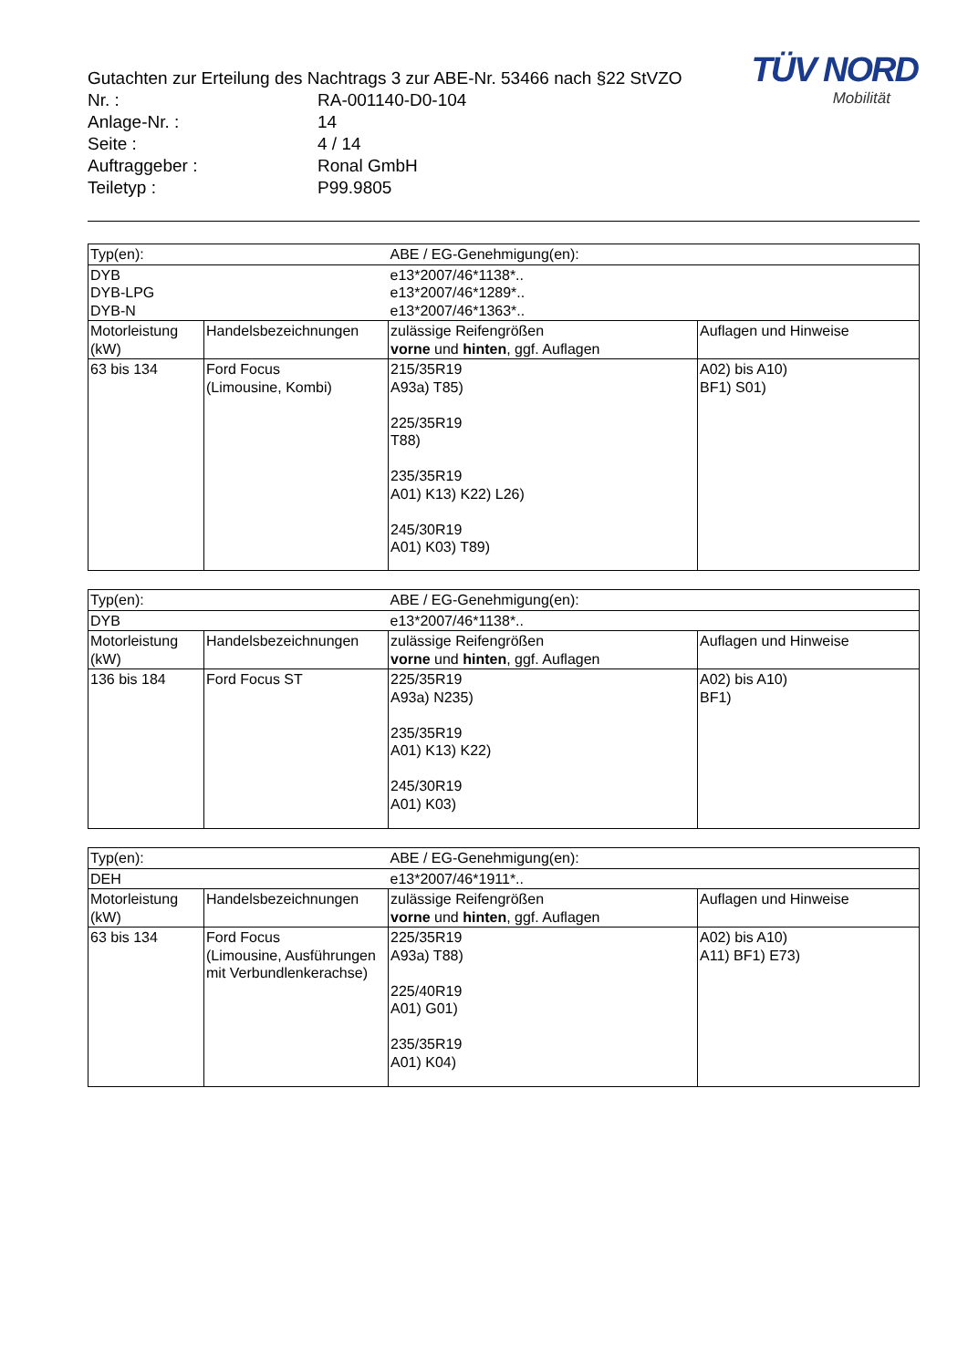TÜV NORD
Mobilität
| Gutachten zur Erteilung des Nachtrags 3 zur ABE-Nr. 53466 nach §22 StVZO | |
| Nr. : | RA-001140-D0-104 |
| Anlage-Nr. : | 14 |
| Seite : | 4 / 14 |
| Auftraggeber : | Ronal GmbH |
| Teiletyp : | P99.9805 |
| Typ(en): | | ABE / EG-Genehmigung(en): | |
| --- | --- | --- | --- |
| DYB DYB-LPG DYB-N | | e13*2007/46*1138*.. e13*2007/46*1289*.. e13*2007/46*1363*.. | |
| Motorleistung (kW) | Handelsbezeichnungen | zulässige Reifengrößen vorne und hinten , ggf. Auflagen | Auflagen und Hinweise |
| 63 bis 134 | Ford Focus (Limousine, Kombi) | 215/35R19 A93a) T85) 225/35R19 T88) 235/35R19 A01) K13) K22) L26) 245/30R19 A01) K03) T89) | A02) bis A10) BF1) S01) |
| Typ(en): | | ABE / EG-Genehmigung(en): | |
| --- | --- | --- | --- |
| DYB | | e13*2007/46*1138*.. | |
| Motorleistung (kW) | Handelsbezeichnungen | zulässige Reifengrößen vorne und hinten , ggf. Auflagen | Auflagen und Hinweise |
| 136 bis 184 | Ford Focus ST | 225/35R19 A93a) N235) 235/35R19 A01) K13) K22) 245/30R19 A01) K03) | A02) bis A10) BF1) |
| Typ(en): | | ABE / EG-Genehmigung(en): | |
| --- | --- | --- | --- |
| DEH | | e13*2007/46*1911*.. | |
| Motorleistung (kW) | Handelsbezeichnungen | zulässige Reifengrößen vorne und hinten , ggf. Auflagen | Auflagen und Hinweise |
| 63 bis 134 | Ford Focus (Limousine, Ausführungen mit Verbundlenkerachse) | 225/35R19 A93a) T88) 225/40R19 A01) G01) 235/35R19 A01) K04) | A02) bis A10) A11) BF1) E73) |